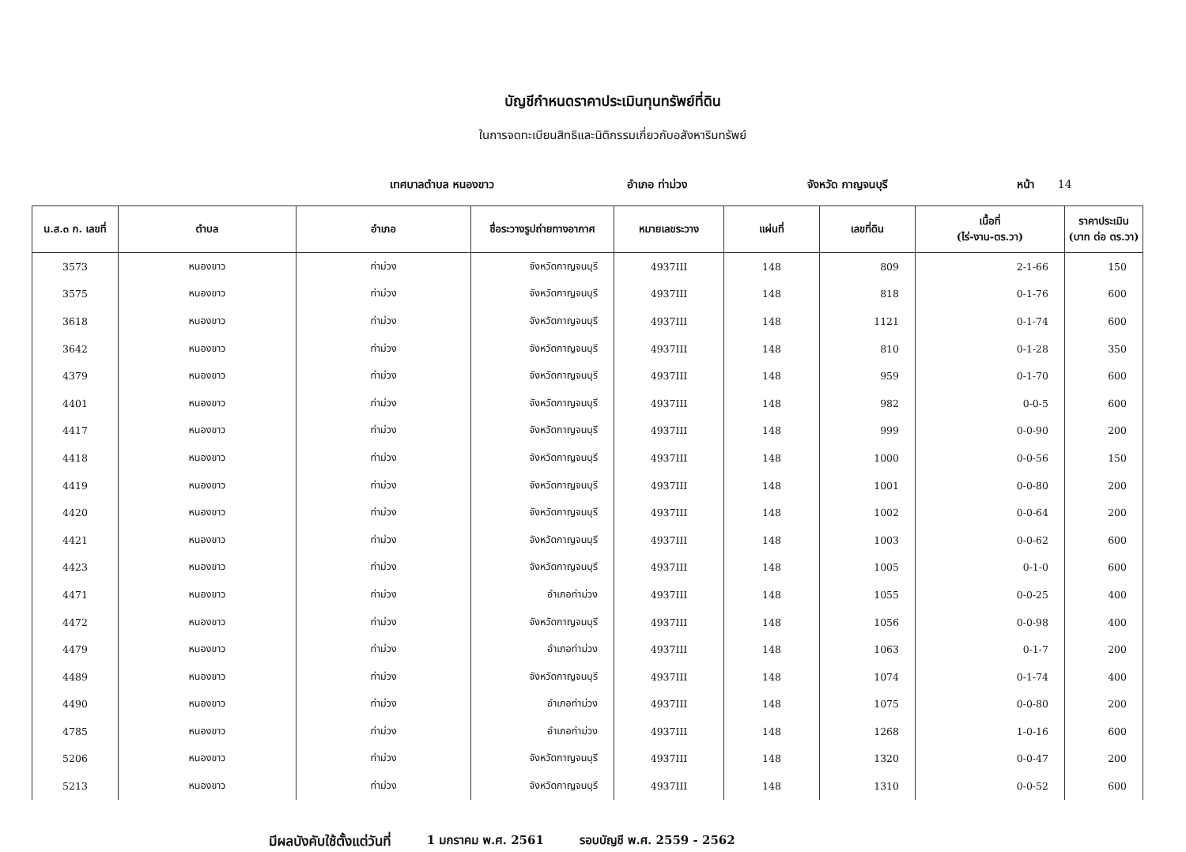บัญชีกำหนดราคาประเมินทุนทรัพย์ที่ดิน
ในการจดทะเบียนสิทธิและนิติกรรมเกี่ยวกับอสังหาริมทรัพย์
เทศบาลตำบล หนองขาว อำเภอ ท่าม่วง จังหวัด กาญจนบุรี หน้า 14
| น.ส.๓ ก. เลขที่ | ตำบล | อำเภอ | ชื่อระวางรูปถ่ายทางอากาศ | หมายเลขระวาง | แผ่นที่ | เลขที่ดิน | เนื้อที่ (ไร่-งาน-ตร.วา) | ราคาประเมิน (บาท ต่อ ตร.วา) |
| --- | --- | --- | --- | --- | --- | --- | --- | --- |
| 3573 | หนองขาว | ท่าม่วง | จังหวัดกาญจนบุรี | 4937III | 148 | 809 | 2-1-66 | 150 |
| 3575 | หนองขาว | ท่าม่วง | จังหวัดกาญจนบุรี | 4937III | 148 | 818 | 0-1-76 | 600 |
| 3618 | หนองขาว | ท่าม่วง | จังหวัดกาญจนบุรี | 4937III | 148 | 1121 | 0-1-74 | 600 |
| 3642 | หนองขาว | ท่าม่วง | จังหวัดกาญจนบุรี | 4937III | 148 | 810 | 0-1-28 | 350 |
| 4379 | หนองขาว | ท่าม่วง | จังหวัดกาญจนบุรี | 4937III | 148 | 959 | 0-1-70 | 600 |
| 4401 | หนองขาว | ท่าม่วง | จังหวัดกาญจนบุรี | 4937III | 148 | 982 | 0-0-5 | 600 |
| 4417 | หนองขาว | ท่าม่วง | จังหวัดกาญจนบุรี | 4937III | 148 | 999 | 0-0-90 | 200 |
| 4418 | หนองขาว | ท่าม่วง | จังหวัดกาญจนบุรี | 4937III | 148 | 1000 | 0-0-56 | 150 |
| 4419 | หนองขาว | ท่าม่วง | จังหวัดกาญจนบุรี | 4937III | 148 | 1001 | 0-0-80 | 200 |
| 4420 | หนองขาว | ท่าม่วง | จังหวัดกาญจนบุรี | 4937III | 148 | 1002 | 0-0-64 | 200 |
| 4421 | หนองขาว | ท่าม่วง | จังหวัดกาญจนบุรี | 4937III | 148 | 1003 | 0-0-62 | 600 |
| 4423 | หนองขาว | ท่าม่วง | จังหวัดกาญจนบุรี | 4937III | 148 | 1005 | 0-1-0 | 600 |
| 4471 | หนองขาว | ท่าม่วง | อำเภอท่าม่วง | 4937III | 148 | 1055 | 0-0-25 | 400 |
| 4472 | หนองขาว | ท่าม่วง | จังหวัดกาญจนบุรี | 4937III | 148 | 1056 | 0-0-98 | 400 |
| 4479 | หนองขาว | ท่าม่วง | อำเภอท่าม่วง | 4937III | 148 | 1063 | 0-1-7 | 200 |
| 4489 | หนองขาว | ท่าม่วง | จังหวัดกาญจนบุรี | 4937III | 148 | 1074 | 0-1-74 | 400 |
| 4490 | หนองขาว | ท่าม่วง | อำเภอท่าม่วง | 4937III | 148 | 1075 | 0-0-80 | 200 |
| 4785 | หนองขาว | ท่าม่วง | อำเภอท่าม่วง | 4937III | 148 | 1268 | 1-0-16 | 600 |
| 5206 | หนองขาว | ท่าม่วง | จังหวัดกาญจนบุรี | 4937III | 148 | 1320 | 0-0-47 | 200 |
| 5213 | หนองขาว | ท่าม่วง | จังหวัดกาญจนบุรี | 4937III | 148 | 1310 | 0-0-52 | 600 |
มีผลบังคับใช้ตั้งแต่วันที่ 1 มกราคม พ.ศ. 2561 รอบบัญชี พ.ศ. 2559 - 2562